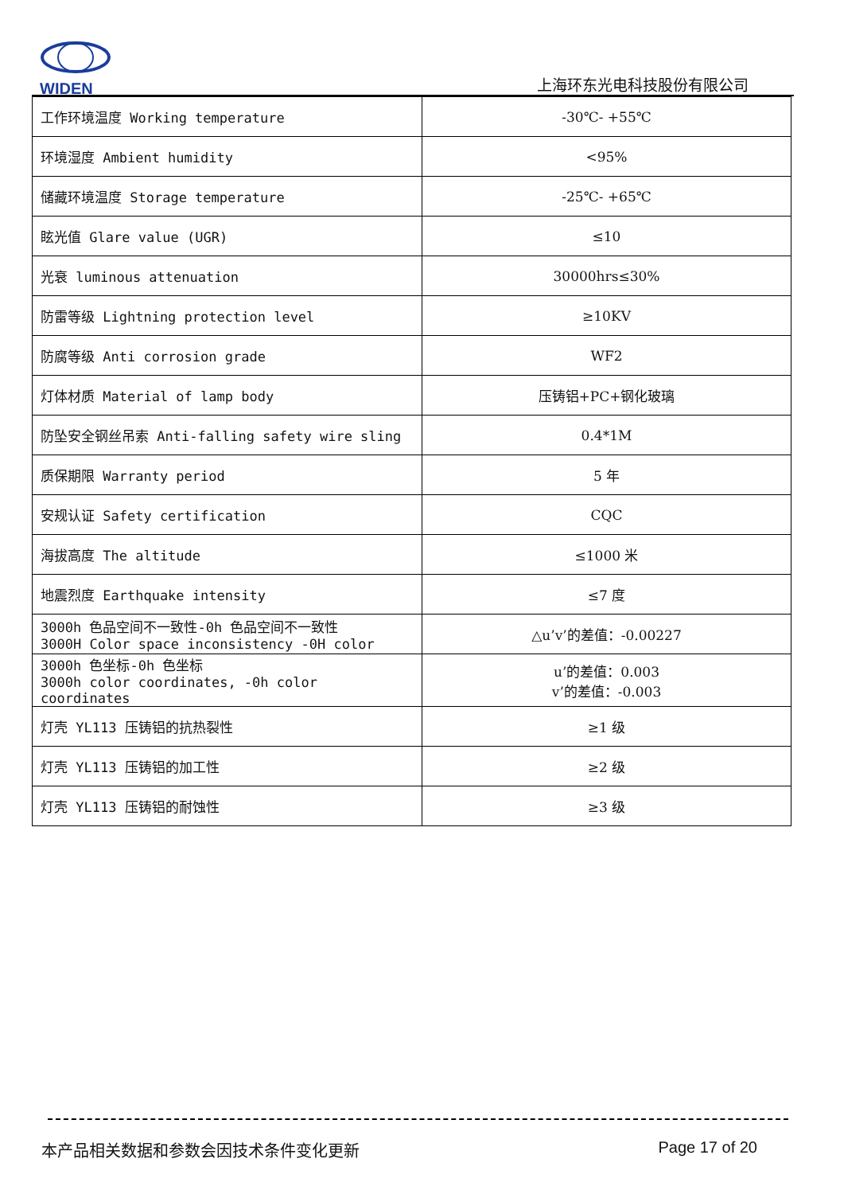WIDEN
上海环东光电科技股份有限公司
| 工作环境温度 Working temperature | -30℃- +55℃ |
| 环境湿度 Ambient humidity | <95% |
| 储藏环境温度 Storage temperature | -25℃- +65℃ |
| 眩光值 Glare value (UGR) | ≤10 |
| 光衰 luminous attenuation | 30000hrs≤30% |
| 防雷等级 Lightning protection level | ≥10KV |
| 防腐等级 Anti corrosion grade | WF2 |
| 灯体材质 Material of lamp body | 压铸铝+PC+钢化玻璃 |
| 防坠安全钢丝吊索 Anti-falling safety wire sling | 0.4*1M |
| 质保期限 Warranty period | 5 年 |
| 安规认证 Safety certification | CQC |
| 海拔高度 The altitude | ≤1000 米 |
| 地震烈度 Earthquake intensity | ≤7 度 |
| 3000h 色品空间不一致性-0h 色品空间不一致性 3000H Color space inconsistency -0H color | △u’v’的差值：-0.00227 |
| 3000h 色坐标-0h 色坐标 3000h color coordinates, -0h color coordinates | u’的差值：0.003 v’的差值：-0.003 |
| 灯壳 YL113 压铸铝的抗热裂性 | ≥1 级 |
| 灯壳 YL113 压铸铝的加工性 | ≥2 级 |
| 灯壳 YL113 压铸铝的耐蚀性 | ≥3 级 |
本产品相关数据和参数会因技术条件变化更新 Page 17 of 20